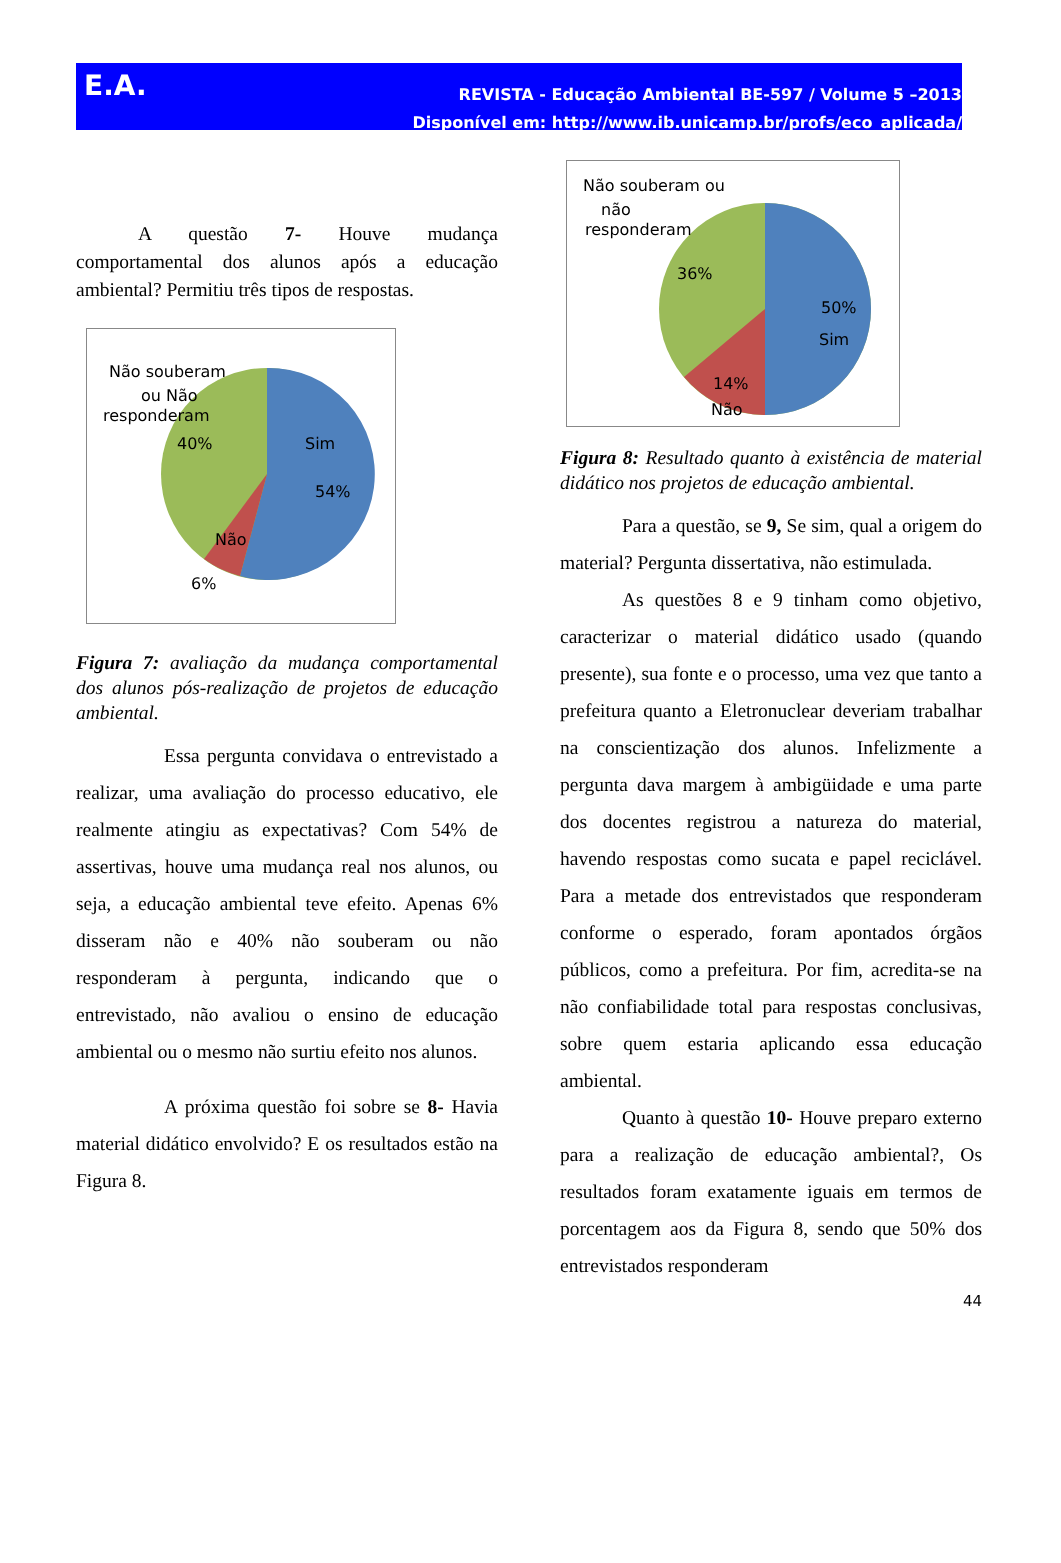E.A.
REVISTA - Educação Ambiental BE-597 / Volume 5 –2013
Disponível em: http://www.ib.unicamp.br/profs/eco_aplicada/
A questão 7- Houve mudança comportamental dos alunos após a educação ambiental? Permitiu três tipos de respostas.
Não souberam
ou Não
responderam
40%
Sim
54%
Não
6%
Figura 7: avaliação da mudança comportamental dos alunos pós-realização de projetos de educação ambiental.
Essa pergunta convidava o entrevistado a realizar, uma avaliação do processo educativo, ele realmente atingiu as expectativas? Com 54% de assertivas, houve uma mudança real nos alunos, ou seja, a educação ambiental teve efeito. Apenas 6% disseram não e 40% não souberam ou não responderam à pergunta, indicando que o entrevistado, não avaliou o ensino de educação ambiental ou o mesmo não surtiu efeito nos alunos.
A próxima questão foi sobre se 8- Havia material didático envolvido? E os resultados estão na Figura 8.
Não souberam ou
não
responderam
36%
50%
Sim
14%
Não
Figura 8: Resultado quanto à existência de material didático nos projetos de educação ambiental.
Para a questão, se 9, Se sim, qual a origem do material? Pergunta dissertativa, não estimulada.
As questões 8 e 9 tinham como objetivo, caracterizar o material didático usado (quando presente), sua fonte e o processo, uma vez que tanto a prefeitura quanto a Eletronuclear deveriam trabalhar na conscientização dos alunos. Infelizmente a pergunta dava margem à ambigüidade e uma parte dos docentes registrou a natureza do material, havendo respostas como sucata e papel reciclável. Para a metade dos entrevistados que responderam conforme o esperado, foram apontados órgãos públicos, como a prefeitura. Por fim, acredita-se na não confiabilidade total para respostas conclusivas, sobre quem estaria aplicando essa educação ambiental.
Quanto à questão 10- Houve preparo externo para a realização de educação ambiental?, Os resultados foram exatamente iguais em termos de porcentagem aos da Figura 8, sendo que 50% dos entrevistados responderam
44